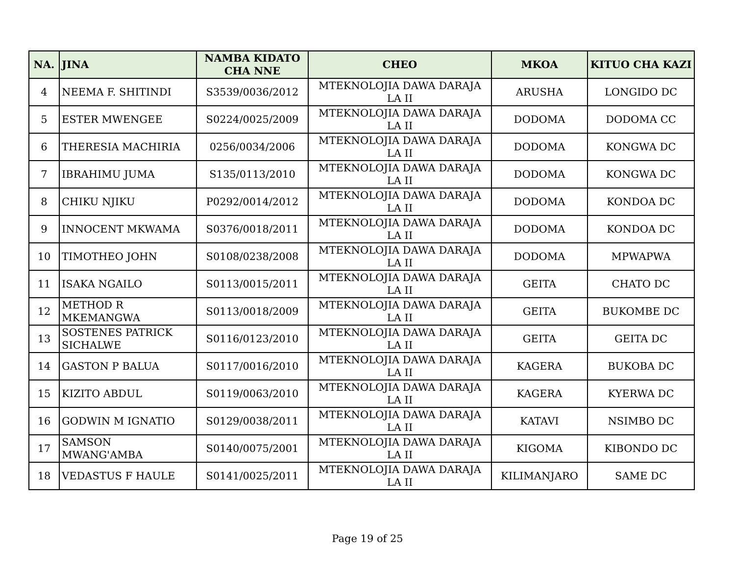| NA. | JINA | NAMBA KIDATO CHA NNE | CHEO | MKOA | KITUO CHA KAZI |
| --- | --- | --- | --- | --- | --- |
| 4 | NEEMA F. SHITINDI | S3539/0036/2012 | MTEKNOLOJIA DAWA DARAJA LA II | ARUSHA | LONGIDO DC |
| 5 | ESTER MWENGEE | S0224/0025/2009 | MTEKNOLOJIA DAWA DARAJA LA II | DODOMA | DODOMA CC |
| 6 | THERESIA MACHIRIA | 0256/0034/2006 | MTEKNOLOJIA DAWA DARAJA LA II | DODOMA | KONGWA DC |
| 7 | IBRAHIMU JUMA | S135/0113/2010 | MTEKNOLOJIA DAWA DARAJA LA II | DODOMA | KONGWA DC |
| 8 | CHIKU NJIKU | P0292/0014/2012 | MTEKNOLOJIA DAWA DARAJA LA II | DODOMA | KONDOA DC |
| 9 | INNOCENT MKWAMA | S0376/0018/2011 | MTEKNOLOJIA DAWA DARAJA LA II | DODOMA | KONDOA DC |
| 10 | TIMOTHEO JOHN | S0108/0238/2008 | MTEKNOLOJIA DAWA DARAJA LA II | DODOMA | MPWAPWA |
| 11 | ISAKA NGAILO | S0113/0015/2011 | MTEKNOLOJIA DAWA DARAJA LA II | GEITA | CHATO DC |
| 12 | METHOD R MKEMANGWA | S0113/0018/2009 | MTEKNOLOJIA DAWA DARAJA LA II | GEITA | BUKOMBE DC |
| 13 | SOSTENES PATRICK SICHALWE | S0116/0123/2010 | MTEKNOLOJIA DAWA DARAJA LA II | GEITA | GEITA DC |
| 14 | GASTON P BALUA | S0117/0016/2010 | MTEKNOLOJIA DAWA DARAJA LA II | KAGERA | BUKOBA DC |
| 15 | KIZITO ABDUL | S0119/0063/2010 | MTEKNOLOJIA DAWA DARAJA LA II | KAGERA | KYERWA DC |
| 16 | GODWIN M IGNATIO | S0129/0038/2011 | MTEKNOLOJIA DAWA DARAJA LA II | KATAVI | NSIMBO DC |
| 17 | SAMSON MWANG'AMBA | S0140/0075/2001 | MTEKNOLOJIA DAWA DARAJA LA II | KIGOMA | KIBONDO DC |
| 18 | VEDASTUS F HAULE | S0141/0025/2011 | MTEKNOLOJIA DAWA DARAJA LA II | KILIMANJARO | SAME DC |
Page 19 of 25